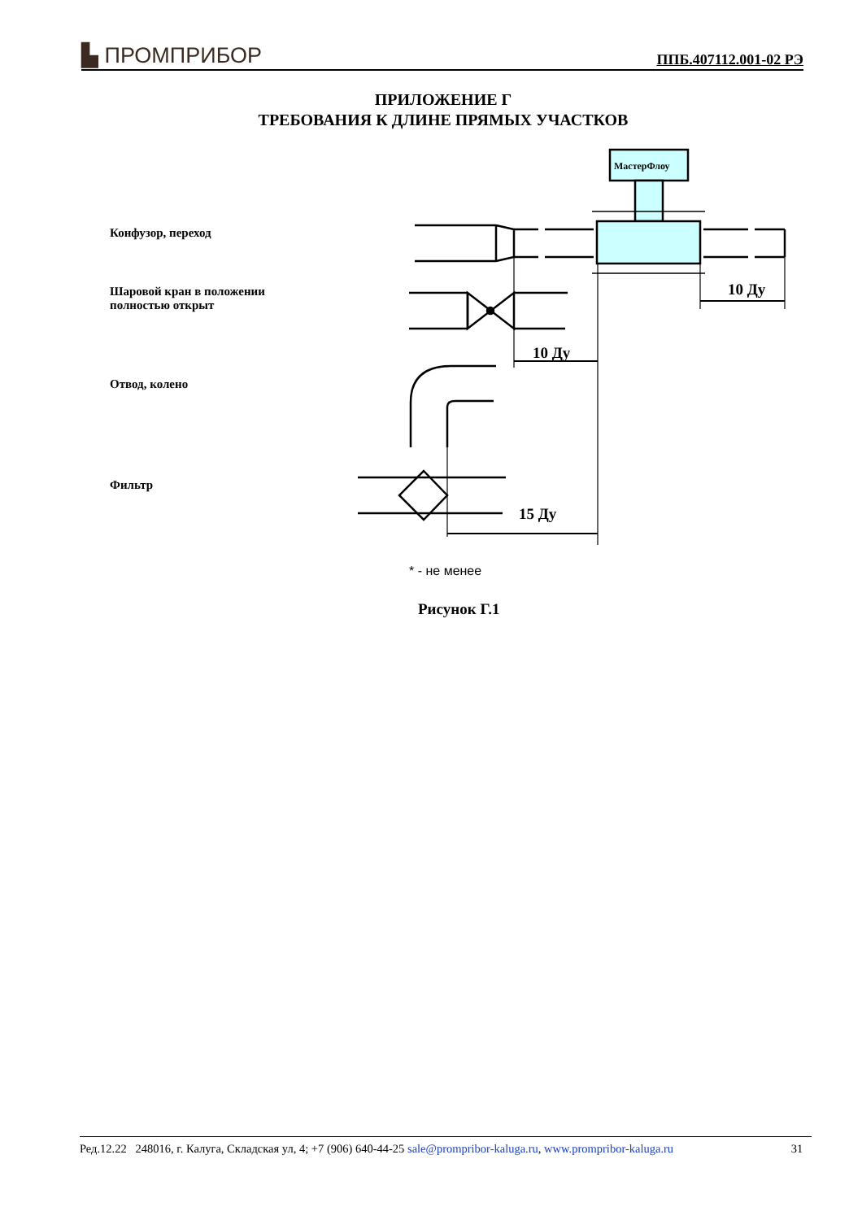▙ ПРОМПРИБОР ППБ.407112.001-02 РЭ
ПРИЛОЖЕНИЕ Г
ТРЕБОВАНИЯ К ДЛИНЕ ПРЯМЫХ УЧАСТКОВ
Конфузор, переход
Шаровой кран в положении
полностью открыт
Отвод, колено
Фильтр
МастерФлоу
10 Ду
15 Ду
10 Ду
* - не менее
Рисунок Г.1
Ред.12.22 248016, г. Калуга, Складская ул, 4; +7 (906) 640-44-25 sale@prompribor-kaluga.ru, www.prompribor-kaluga.ru 31